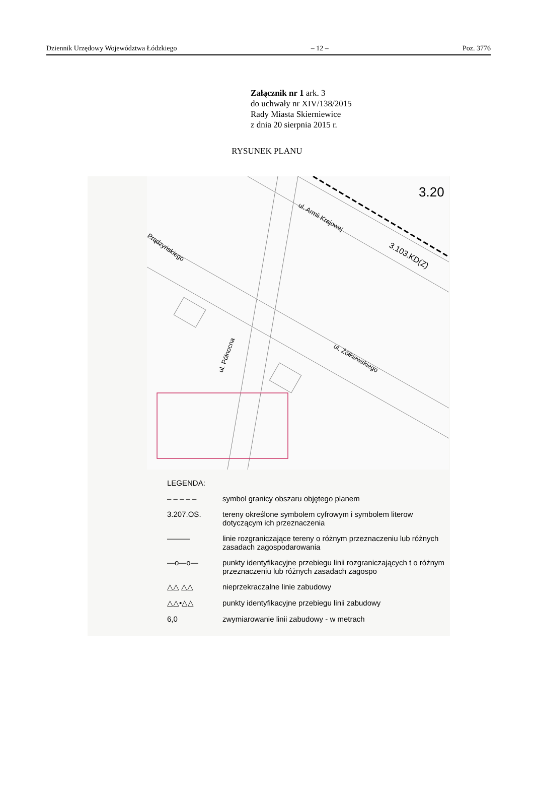Dziennik Urzędowy Województwa Łódzkiego – 12 – Poz. 3776
Załącznik nr 1 ark. 3
do uchwały nr XIV/138/2015
Rady Miasta Skierniewice
z dnia 20 sierpnia 2015 r.
RYSUNEK PLANU
3.20
ul. Armii Krajowej
3.103.KD(Z)
Prądzyńskiego
ul. Północna
ul. Żółkiewskiego
LEGENDA:
– – – – – symbol granicy obszaru objętego planem
3.207.OS. tereny określone symbolem cyfrowym i symbolem literow dotyczącym ich przeznaczenia
——— linie rozgraniczające tereny o różnym przeznaczeniu lub różnych zasadach zagospodarowania
—o—o— punkty identyfikacyjne przebiegu linii rozgraniczających t o różnym przeznaczeniu lub różnych zasadach zagospo
△△ △△ nieprzekraczalne linie zabudowy
△△•△△ punkty identyfikacyjne przebiegu linii zabudowy
6,0 zwymiarowanie linii zabudowy - w metrach